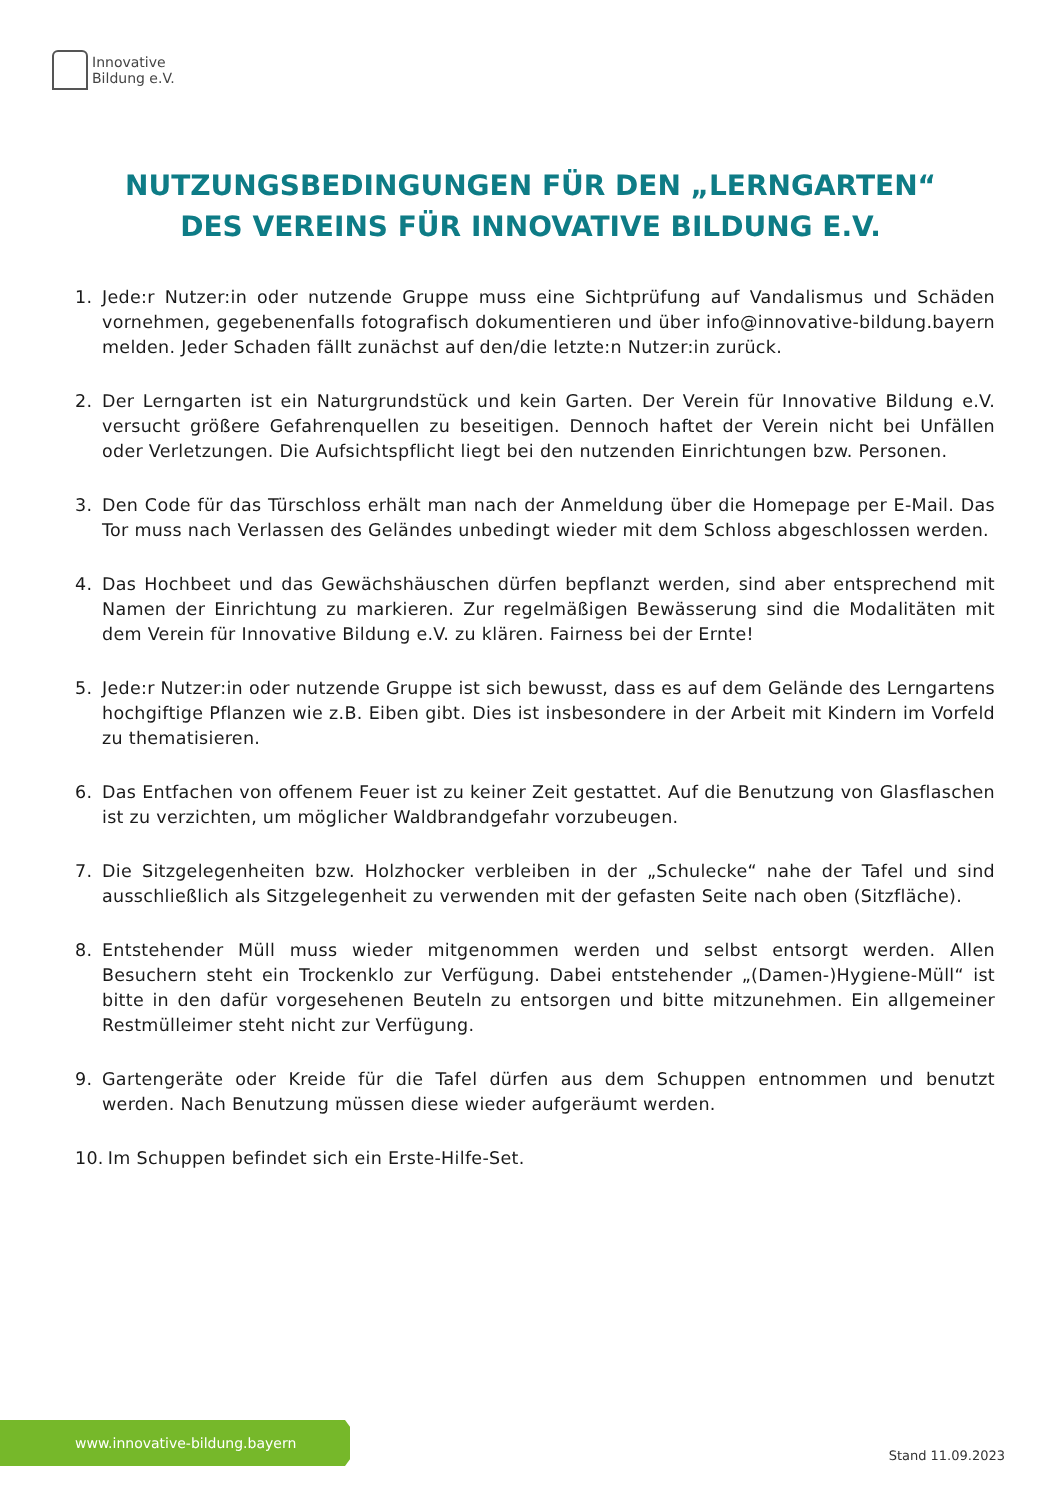Innovative
Bildung e.V.
NUTZUNGSBEDINGUNGEN FÜR DEN „LERNGARTEN“
DES VEREINS FÜR INNOVATIVE BILDUNG E.V.
1. Jede:r Nutzer:in oder nutzende Gruppe muss eine Sichtprüfung auf Vandalismus und Schäden vornehmen, gegebenenfalls fotografisch dokumentieren und über info@innovative-bildung.bayern melden. Jeder Schaden fällt zunächst auf den/die letzte:n Nutzer:in zurück.
2. Der Lerngarten ist ein Naturgrundstück und kein Garten. Der Verein für Innovative Bildung e.V. versucht größere Gefahrenquellen zu beseitigen. Dennoch haftet der Verein nicht bei Unfällen oder Verletzungen. Die Aufsichtspflicht liegt bei den nutzenden Einrichtungen bzw. Personen.
3. Den Code für das Türschloss erhält man nach der Anmeldung über die Homepage per E-Mail. Das Tor muss nach Verlassen des Geländes unbedingt wieder mit dem Schloss abgeschlossen werden.
4. Das Hochbeet und das Gewächshäuschen dürfen bepflanzt werden, sind aber entsprechend mit Namen der Einrichtung zu markieren. Zur regelmäßigen Bewässerung sind die Modalitäten mit dem Verein für Innovative Bildung e.V. zu klären. Fairness bei der Ernte!
5. Jede:r Nutzer:in oder nutzende Gruppe ist sich bewusst, dass es auf dem Gelände des Lerngartens hochgiftige Pflanzen wie z.B. Eiben gibt. Dies ist insbesondere in der Arbeit mit Kindern im Vorfeld zu thematisieren.
6. Das Entfachen von offenem Feuer ist zu keiner Zeit gestattet. Auf die Benutzung von Glasflaschen ist zu verzichten, um möglicher Waldbrandgefahr vorzubeugen.
7. Die Sitzgelegenheiten bzw. Holzhocker verbleiben in der „Schulecke“ nahe der Tafel und sind ausschließlich als Sitzgelegenheit zu verwenden mit der gefasten Seite nach oben (Sitzfläche).
8. Entstehender Müll muss wieder mitgenommen werden und selbst entsorgt werden. Allen Besuchern steht ein Trockenklo zur Verfügung. Dabei entstehender „(Damen-)Hygiene-Müll“ ist bitte in den dafür vorgesehenen Beuteln zu entsorgen und bitte mitzunehmen. Ein allgemeiner Restmülleimer steht nicht zur Verfügung.
9. Gartengeräte oder Kreide für die Tafel dürfen aus dem Schuppen entnommen und benutzt werden. Nach Benutzung müssen diese wieder aufgeräumt werden.
10. Im Schuppen befindet sich ein Erste-Hilfe-Set.
www.innovative-bildung.bayern
Stand 11.09.2023